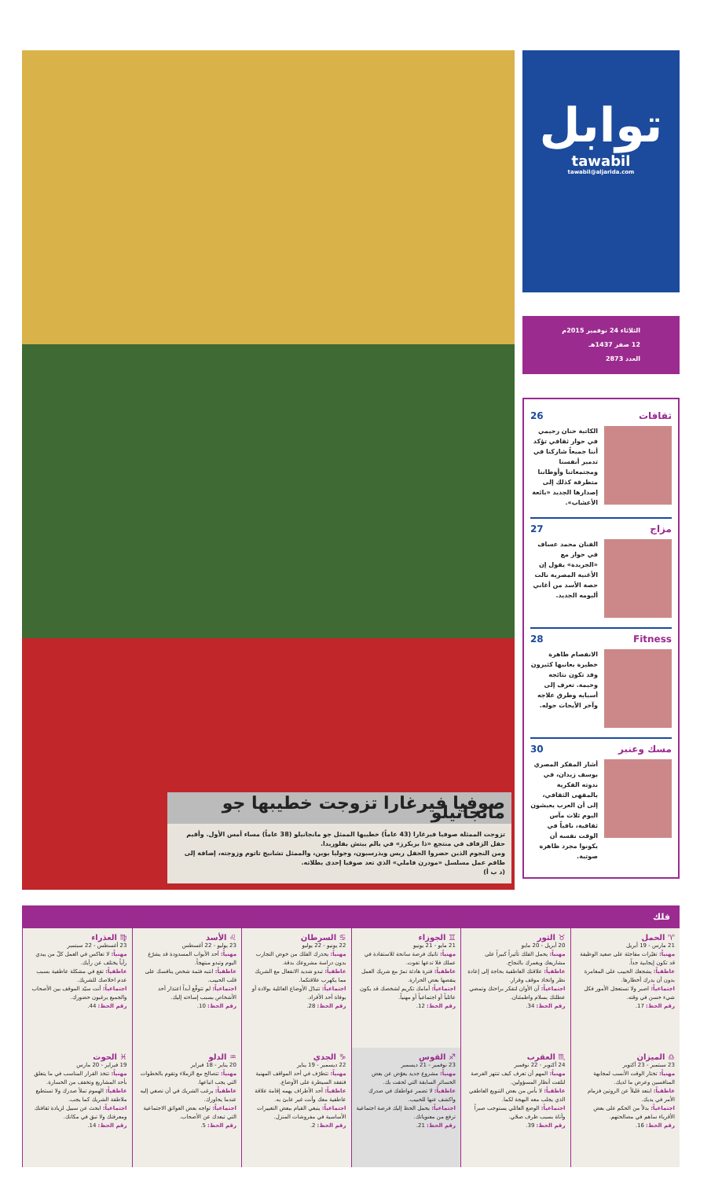توابل
tawabil
tawabil@aljarida.com
الثلاثاء 24 نوفمبر 2015م
12 صفر 1437هـ
العدد 2873
ثقافات 26
الكاتبة حنان رحيمي في حوار ثقافي تؤكد أننا جميعاً شاركنا في تدمير أنفسنا ومجتمعاتنا وأوطاننا متطرقة كذلك إلى إصدارها الجديد «بائعة الأعشاب».
مزاج 27
الفنان محمد عساف في حوار مع «الجريدة» يقول إن الأغنية المصرية نالت حصة الأسد من أغاني ألبومه الجديد.
Fitness 28
الانفصام ظاهرة خطيرة يعانيها كثيرون وقد تكون نتائجه وخيمة. تعرف إلى أسبابه وطرق علاجه وآخر الأبحاث حوله.
مسك وعنبر 30
أشار المفكر المصري يوسف زيدان، في ندوته الفكرية بالمقهى الثقافي، إلى أن العرب يعيشون اليوم ثلاث مآس ثقافية، نافياً في الوقت نفسه أن يكونوا مجرد ظاهرة صوتية.
صوفيا فيرغارا تزوجت خطيبها جو مانجانيلو
تزوجت الممثلة صوفيا فيرغارا (43 عاماً) خطيبها الممثل جو مانجانيلو (38 عاماً) مساء أمس الأول. وأقيم حفل الزفاف في منتجع «ذا بريكرز» في بالم بيتش بفلوريدا.
ومن النجوم الذين حضروا الحفل ريس ويذرسبون، وجوليا بوين، والممثل تشانيج تاتوم وزوجته، إضافة إلى طاقم عمل مسلسل «مودرن فاملي» الذي تعد صوفيا إحدى بطلاته.
(د ب أ)
فلك
♈ الحمل
21 مارس - 19 أبريل
مهنياً: تغيّرات مفاجئة على صعيد الوظيفة قد تكون إيجابية جداً.
عاطفياً: يشجعك الحبيب على المغامرة بدون أن يدرك أخطارها.
اجتماعياً: اصبر ولا تستعجل الأمور فكل شيء حسن في وقته.
رقم الحظ: 17.
♉ الثور
20 أبريل - 20 مايو
مهنياً: يحمل الفلك تأثيراً كبيراً على مشاريعك ويغمرك بالنجاح.
عاطفياً: علاقتك العاطفية بحاجة إلى إعادة نظر واتخاذ موقف وقرار.
اجتماعياً: آن الأوان لتفكر براحتك وتمضي عطلتك بسلام واطمئنان.
رقم الحظ: 34.
♊ الجوزاء
21 مايو - 21 يونيو
مهنياً: تاتيك فرصة سانحة للاستفادة في عملك فلا تدعها تفوت.
عاطفياً: فترة هادئة تمرّ مع شريك العمل ينقصها بعض الحرارة.
اجتماعياً: أمامك تكريم لشخصك قد يكون عائلياً أو اجتماعياً أو مهنياً.
رقم الحظ: 12.
♋ السرطان
22 يونيو - 22 يوليو
مهنياً: يحذرك الفلك من خوض التجارب بدون دراسة مشروعك بدقة.
عاطفياً: تبدو شديد الانفعال مع الشريك مما يكهرب علاقتكما.
اجتماعياً: تتبدّل الأوضاع العائلية بولادة أو بوفاة أحد الأفراد.
رقم الحظ: 28.
♌ الأسد
23 يوليو - 22 أغسطس
مهنياً: أحد الأبواب المسدودة قد يشرّع اليوم وتبدو مبتهجاً.
عاطفياً: انتبه فثمة شخص ينافسك على قلب الحبيب.
اجتماعياً: لم تتوقّع أبداً اعتذار أحد الأشخاص بسبب إساءته إليك.
رقم الحظ: 10.
♍ العذراء
23 أغسطس - 22 سبتمبر
مهنياً: لا تعاكس في العمل كلّ من يبدي رأياً يختلف عن رأيك.
عاطفياً: تقع في مشكلة عاطفية بسبب عدم اخلاصك للشريك.
اجتماعياً: أنت سيّد الموقف بين الأصحاب والجميع يرغبون حضورك.
رقم الحظ: 44.
♎ الميزان
23 سبتمبر - 23 أكتوبر
مهنياً: تختار الوقت الأنسب لمجابهة المنافسين وعرض ما لديك.
عاطفياً: ابتعد قليلاً عن الروتين فزمام الأمر في يديك.
اجتماعياً: بدلاً من الحكم على بعض الأقرباء ساهم في مصالحتهم.
رقم الحظ: 16.
♏ العقرب
24 أكتوبر - 22 نوفمبر
مهنياً: المهم أن تعرف كيف تنتهز الفرصة لتلفت أنظار المسؤولين.
عاطفياً: لا بأس من بعض التنويع العاطفي الذي يجلب معه البهجة لكما.
اجتماعياً: الوضع العائلي يستوجب صبراً وأناة بسبب ظرف صحّي.
رقم الحظ: 39.
♐ القوس
23 نوفمبر - 21 ديسمبر
مهنياً: مشروع جديد يعوّض عن بعض الخسائر السابقة التي لحقت بك.
عاطفياً: لا تضمر عواطفك في صدرك واكشف عنها للحبيب.
اجتماعياً: يحمل الحظ إليك فرصة اجتماعية ترفع من معنوياتك.
رقم الحظ: 21.
♑ الجدي
22 ديسمبر - 19 يناير
مهنياً: تتطرّف في أحد المواقف المهنية فتفقد السيطرة على الأوضاع.
عاطفياً: أحد الأطراف يهمه إقامة علاقة عاطفية معك وأنت غير عابئ به.
اجتماعياً: ينبغي القيام ببعض التغييرات الأساسية في مفروشات المنزل.
رقم الحظ: 2.
♒ الدلو
20 يناير - 18 فبراير
مهنياً: تتصالح مع الزملاء وتقوم بالخطوات التي يجب اتباعها.
عاطفياً: يرغب الشريك في أن تصغي إليه عندما يحاورك.
اجتماعياً: تواجه بعض العوائق الاجتماعية التي تبعدك عن الأصحاب.
رقم الحظ: 5.
♓ الحوت
19 فبراير - 20 مارس
مهنياً: تتخذ القرار المناسب في ما يتعلق بأحد المشاريع وتخفف من الخسارة.
عاطفياً: الهموم تملأ صدرك ولا تستطيع ملاطفة الشريك كما يجب.
اجتماعياً: ابحث عن سبيل لزيادة ثقافتك ومعرفتك ولا تبق في مكانك.
رقم الحظ: 14.